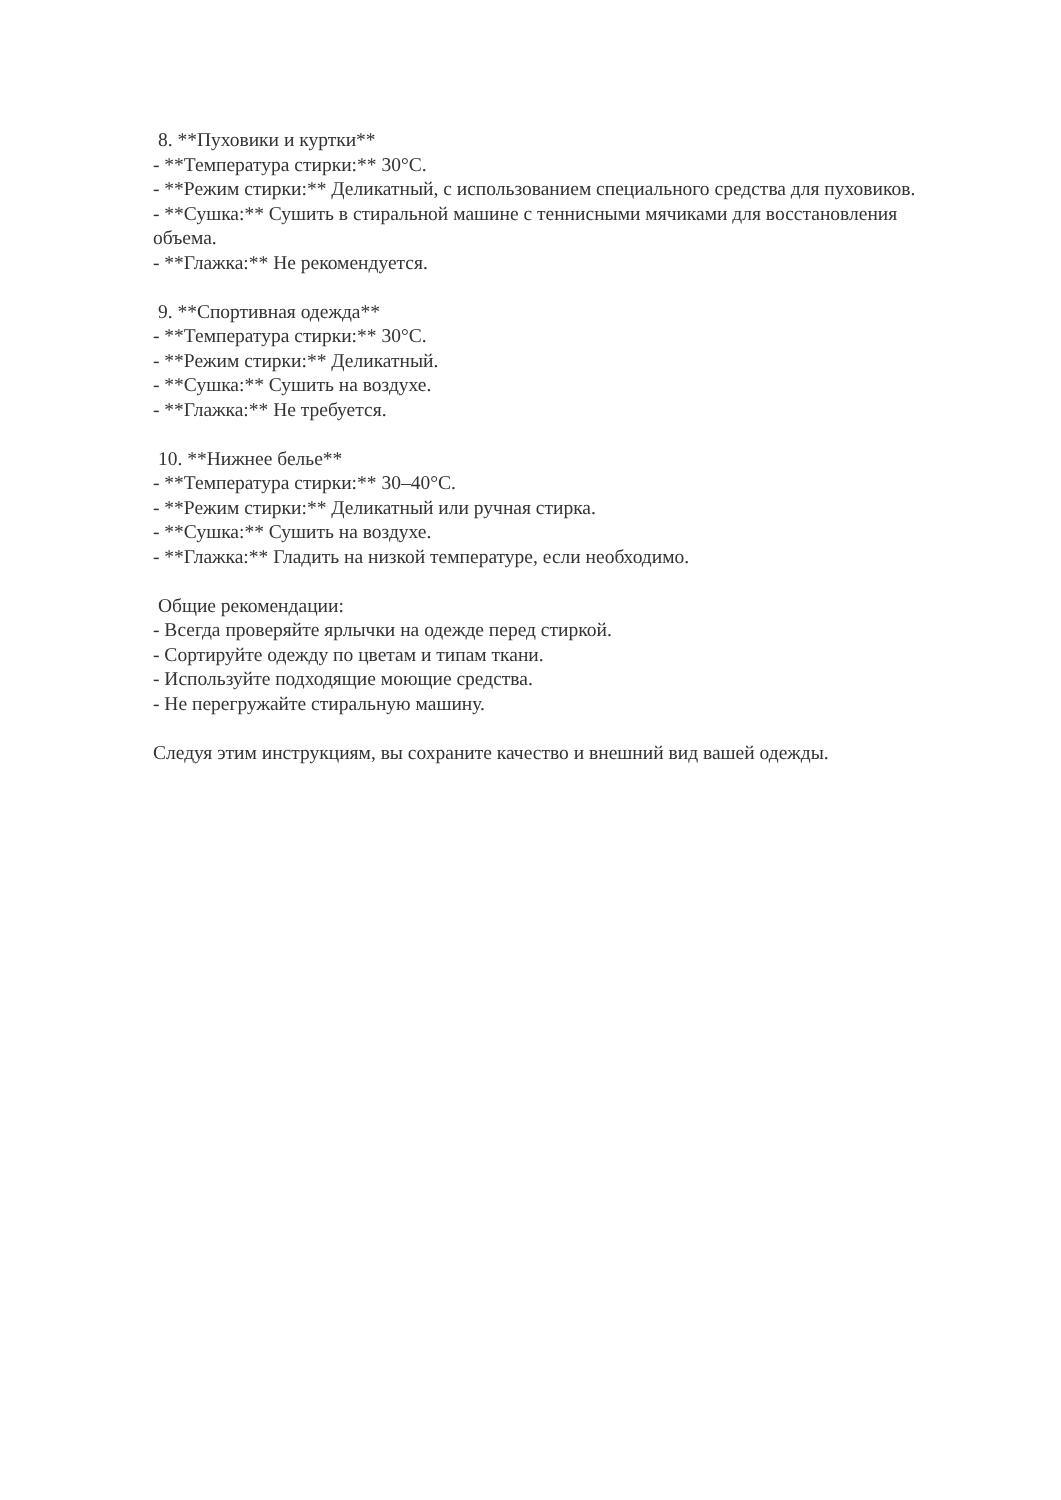8. **Пуховики и куртки**
- **Температура стирки:** 30°C.
- **Режим стирки:** Деликатный, с использованием специального средства для пуховиков.
- **Сушка:** Сушить в стиральной машине с теннисными мячиками для восстановления объема.
- **Глажка:** Не рекомендуется.
9. **Спортивная одежда**
- **Температура стирки:** 30°C.
- **Режим стирки:** Деликатный.
- **Сушка:** Сушить на воздухе.
- **Глажка:** Не требуется.
10. **Нижнее белье**
- **Температура стирки:** 30–40°C.
- **Режим стирки:** Деликатный или ручная стирка.
- **Сушка:** Сушить на воздухе.
- **Глажка:** Гладить на низкой температуре, если необходимо.
Общие рекомендации:
- Всегда проверяйте ярлычки на одежде перед стиркой.
- Сортируйте одежду по цветам и типам ткани.
- Используйте подходящие моющие средства.
- Не перегружайте стиральную машину.
Следуя этим инструкциям, вы сохраните качество и внешний вид вашей одежды.